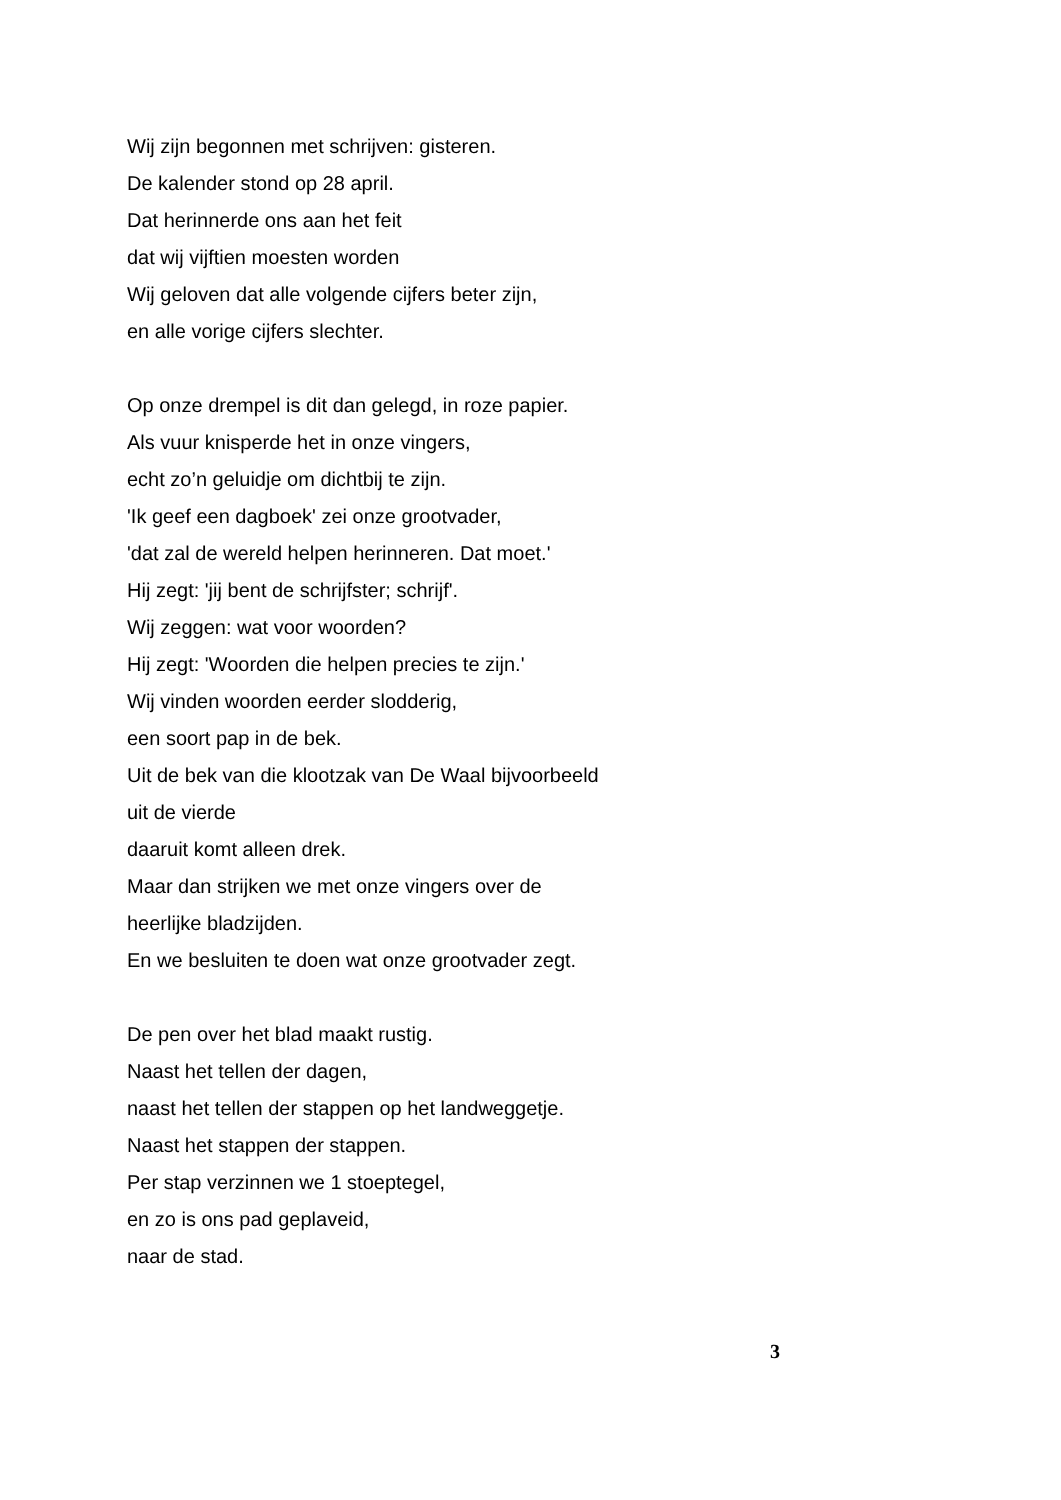Wij zijn begonnen met schrijven: gisteren.
De kalender stond op 28 april.
Dat herinnerde ons aan het feit
dat wij vijftien moesten worden
Wij geloven dat alle volgende cijfers beter zijn,
en alle vorige cijfers slechter.
Op onze drempel is dit dan gelegd, in roze papier.
Als vuur knisperde het in onze vingers,
echt zo’n geluidje om dichtbij te zijn.
'Ik geef een dagboek' zei onze grootvader,
'dat zal de wereld helpen herinneren. Dat moet.'
Hij zegt: 'jij bent de schrijfster; schrijf'.
Wij zeggen: wat voor woorden?
Hij zegt: 'Woorden die helpen precies te zijn.'
Wij vinden woorden eerder slodderig,
een soort pap in de bek.
Uit de bek van die klootzak van De Waal bijvoorbeeld
uit de vierde
daaruit komt alleen drek.
Maar dan strijken we met onze vingers over de
heerlijke bladzijden.
En we besluiten te doen wat onze grootvader zegt.
De pen over het blad maakt rustig.
Naast het tellen der dagen,
naast het tellen der stappen op het landweggetje.
Naast het stappen der stappen.
Per stap verzinnen we 1 stoeptegel,
en zo is ons pad geplaveid,
naar de stad.
3